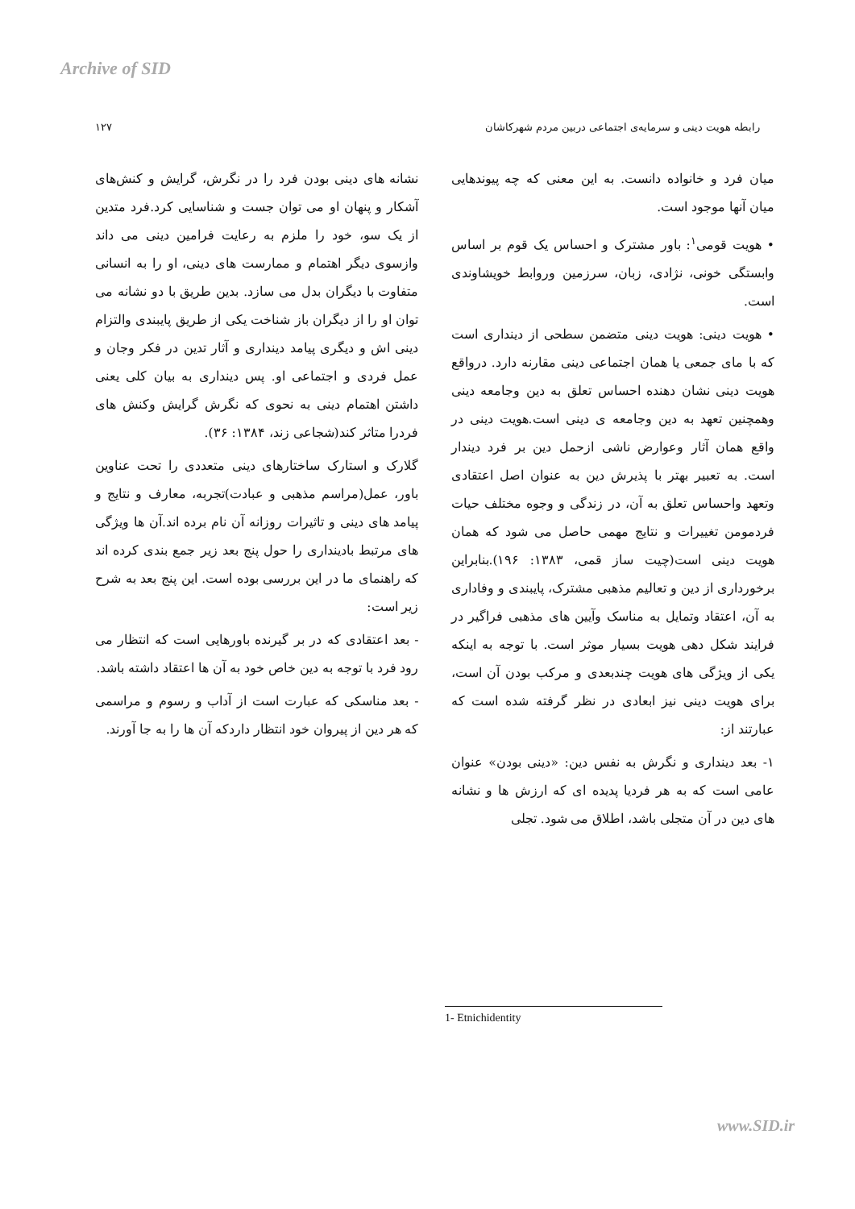Archive of SID
رابطه هویت دینی و سرمایه‌ی اجتماعی دربین مردم شهرکاشان ۱۲۷
میان فرد و خانواده دانست. به این معنی که چه پیوندهایی میان آنها موجود است.
• هویت قومی<sup>۱</sup>: باور مشترک و احساس یک قوم بر اساس وابستگی خونی، نژادی، زبان، سرزمین وروابط خویشاوندی است.
• هویت دینی: هویت دینی متضمن سطحی از دینداری است که با مای جمعی یا همان اجتماعی دینی مقارنه دارد. درواقع هویت دینی نشان دهنده احساس تعلق به دین وجامعه دینی وهمچنین تعهد به دین وجامعه ی دینی است.هویت دینی در واقع همان آثار وعوارض ناشی ازحمل دین بر فرد دیندار است. به تعبیر بهتر با پذیرش دین به عنوان اصل اعتقادی وتعهد واحساس تعلق به آن، در زندگی و وجوه مختلف حیات فردمومن تغییرات و نتایج مهمی حاصل می شود که همان هویت دینی است(چیت ساز قمی، ۱۳۸۳: ۱۹۶).بنابراین برخورداری از دین و تعالیم مذهبی مشترک، پایبندی و وفاداری به آن، اعتقاد وتمایل به مناسک وآیین های مذهبی فراگیر در فرایند شکل دهی هویت بسیار موثر است. با توجه به اینکه یکی از ویژگی های هویت چندبعدی و مرکب بودن آن است، برای هویت دینی نیز ابعادی در نظر گرفته شده است که عبارتند از:
۱- بعد دینداری و نگرش به نفس دین: «دینی بودن» عنوان عامی است که به هر فردیا پدیده ای که ارزش ها و نشانه های دین در آن متجلی باشد، اطلاق می شود. تجلی
نشانه های دینی بودن فرد را در نگرش، گرایش و کنش‌های آشکار و پنهان او می توان جست و شناسایی کرد.فرد متدین از یک سو، خود را ملزم به رعایت فرامین دینی می داند وازسوی دیگر اهتمام و ممارست های دینی، او را به انسانی متفاوت با دیگران بدل می سازد. بدین طریق با دو نشانه می توان او را از دیگران باز شناخت یکی از طریق پایبندی والتزام دینی اش و دیگری پیامد دینداری و آثار تدین در فکر وجان و عمل فردی و اجتماعی او. پس دینداری به بیان کلی یعنی داشتن اهتمام دینی به نحوی که نگرش گرایش وکنش های فردرا متاثر کند(شجاعی زند، ۱۳۸۴: ۳۶).
گلارک و استارک ساختارهای دینی متعددی را تحت عناوین باور، عمل(مراسم مذهبی و عبادت)تجربه، معارف و نتایج و پیامد های دینی و تاثیرات روزانه آن نام برده اند.آن ها ویژگی های مرتبط بادینداری را حول پنج بعد زیر جمع بندی کرده اند که راهنمای ما در این بررسی بوده است. این پنج بعد به شرح زیر است:
- بعد اعتقادی که در بر گیرنده باورهایی است که انتظار می رود فرد با توجه به دین خاص خود به آن ها اعتقاد داشته باشد.
- بعد مناسکی که عبارت است از آداب و رسوم و مراسمی که هر دین از پیروان خود انتظار داردکه آن ها را به جا آورند.
1- Etnichidentity
www.SID.ir